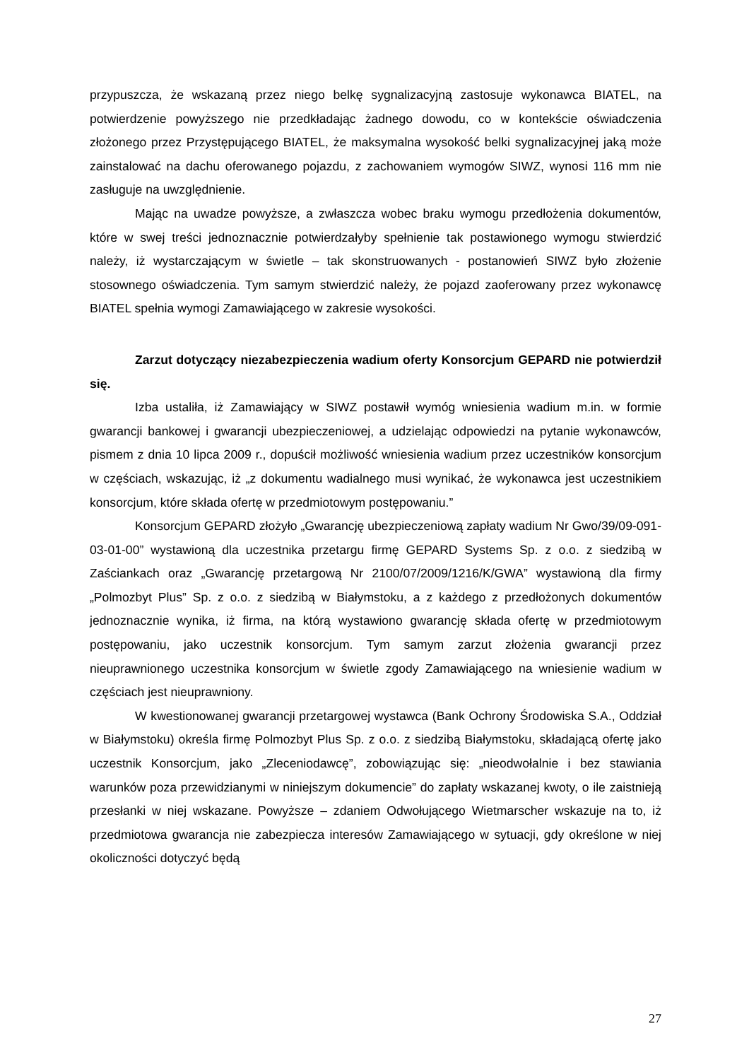przypuszcza, że wskazaną przez niego belkę sygnalizacyjną zastosuje wykonawca BIATEL, na potwierdzenie powyższego nie przedkładając żadnego dowodu, co w kontekście oświadczenia złożonego przez Przystępującego BIATEL, że maksymalna wysokość belki sygnalizacyjnej jaką może zainstalować na dachu oferowanego pojazdu, z zachowaniem wymogów SIWZ, wynosi 116 mm nie zasługuje na uwzględnienie.
Mając na uwadze powyższe, a zwłaszcza wobec braku wymogu przedłożenia dokumentów, które w swej treści jednoznacznie potwierdzałyby spełnienie tak postawionego wymogu stwierdzić należy, iż wystarczającym w świetle – tak skonstruowanych - postanowień SIWZ było złożenie stosownego oświadczenia. Tym samym stwierdzić należy, że pojazd zaoferowany przez wykonawcę BIATEL spełnia wymogi Zamawiającego w zakresie wysokości.
Zarzut dotyczący niezabezpieczenia wadium oferty Konsorcjum GEPARD nie potwierdził się.
Izba ustaliła, iż Zamawiający w SIWZ postawił wymóg wniesienia wadium m.in. w formie gwarancji bankowej i gwarancji ubezpieczeniowej, a udzielając odpowiedzi na pytanie wykonawców, pismem z dnia 10 lipca 2009 r., dopuścił możliwość wniesienia wadium przez uczestników konsorcjum w częściach, wskazując, iż „z dokumentu wadialnego musi wynikać, że wykonawca jest uczestnikiem konsorcjum, które składa ofertę w przedmiotowym postępowaniu.”
Konsorcjum GEPARD złożyło „Gwarancję ubezpieczeniową zapłaty wadium Nr Gwo/39/09-091-03-01-00” wystawioną dla uczestnika przetargu firmę GEPARD Systems Sp. z o.o. z siedzibą w Zaściankach oraz „Gwarancję przetargową Nr 2100/07/2009/1216/K/GWA” wystawioną dla firmy „Polmozbyt Plus” Sp. z o.o. z siedzibą w Białymstoku, a z każdego z przedłożonych dokumentów jednoznacznie wynika, iż firma, na którą wystawiono gwarancję składa ofertę w przedmiotowym postępowaniu, jako uczestnik konsorcjum. Tym samym zarzut złożenia gwarancji przez nieuprawnionego uczestnika konsorcjum w świetle zgody Zamawiającego na wniesienie wadium w częściach jest nieuprawniony.
W kwestionowanej gwarancji przetargowej wystawca (Bank Ochrony Środowiska S.A., Oddział w Białymstoku) określa firmę Polmozbyt Plus Sp. z o.o. z siedzibą Białymstoku, składającą ofertę jako uczestnik Konsorcjum, jako „Zleceniodawcę”, zobowiązując się: „nieodwołalnie i bez stawiania warunków poza przewidzianymi w niniejszym dokumencie” do zapłaty wskazanej kwoty, o ile zaistnieją przesłanki w niej wskazane. Powyższe – zdaniem Odwołującego Wietmarscher wskazuje na to, iż przedmiotowa gwarancja nie zabezpiecza interesów Zamawiającego w sytuacji, gdy określone w niej okoliczności dotyczyć będą
27